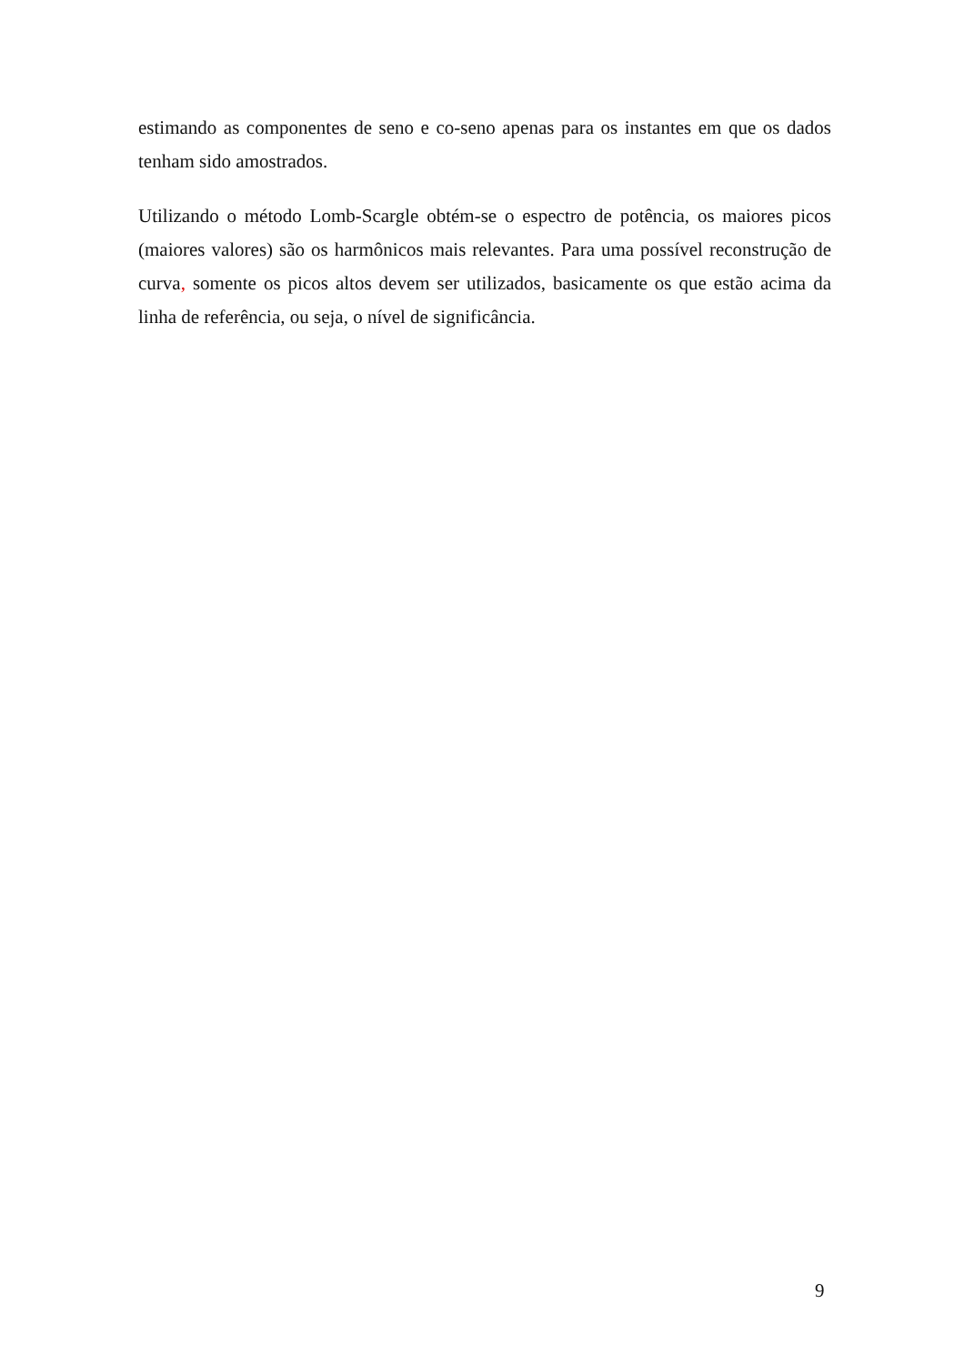estimando as componentes de seno e co-seno apenas para os instantes em que os dados tenham sido amostrados.
Utilizando o método Lomb-Scargle obtém-se o espectro de potência, os maiores picos (maiores valores) são os harmônicos mais relevantes. Para uma possível reconstrução de curva, somente os picos altos devem ser utilizados, basicamente os que estão acima da linha de referência, ou seja, o nível de significância.
9